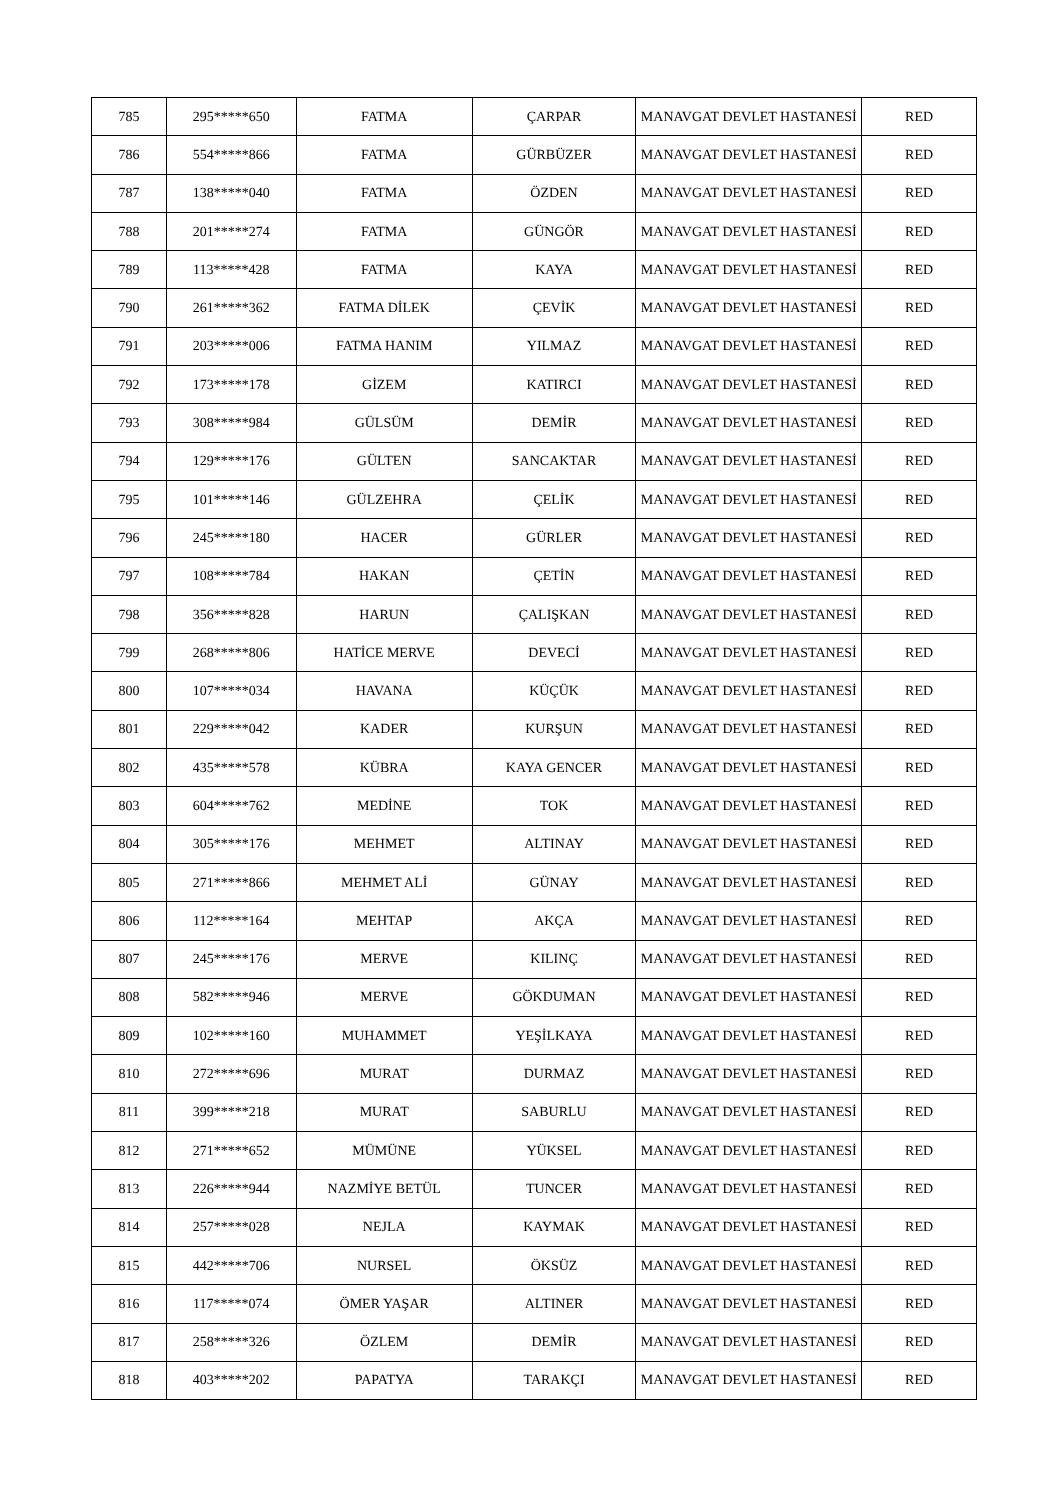| 785 | 295*****650 | FATMA | ÇARPAR | MANAVGAT DEVLET HASTANESİ | RED |
| 786 | 554*****866 | FATMA | GÜRBÜZER | MANAVGAT DEVLET HASTANESİ | RED |
| 787 | 138*****040 | FATMA | ÖZDEN | MANAVGAT DEVLET HASTANESİ | RED |
| 788 | 201*****274 | FATMA | GÜNGÖR | MANAVGAT DEVLET HASTANESİ | RED |
| 789 | 113*****428 | FATMA | KAYA | MANAVGAT DEVLET HASTANESİ | RED |
| 790 | 261*****362 | FATMA DİLEK | ÇEVİK | MANAVGAT DEVLET HASTANESİ | RED |
| 791 | 203*****006 | FATMA HANIM | YILMAZ | MANAVGAT DEVLET HASTANESİ | RED |
| 792 | 173*****178 | GİZEM | KATIRCI | MANAVGAT DEVLET HASTANESİ | RED |
| 793 | 308*****984 | GÜLSÜM | DEMİR | MANAVGAT DEVLET HASTANESİ | RED |
| 794 | 129*****176 | GÜLTEN | SANCAKTAR | MANAVGAT DEVLET HASTANESİ | RED |
| 795 | 101*****146 | GÜLZEHRA | ÇELİK | MANAVGAT DEVLET HASTANESİ | RED |
| 796 | 245*****180 | HACER | GÜRLER | MANAVGAT DEVLET HASTANESİ | RED |
| 797 | 108*****784 | HAKAN | ÇETİN | MANAVGAT DEVLET HASTANESİ | RED |
| 798 | 356*****828 | HARUN | ÇALIŞKAN | MANAVGAT DEVLET HASTANESİ | RED |
| 799 | 268*****806 | HATİCE MERVE | DEVECİ | MANAVGAT DEVLET HASTANESİ | RED |
| 800 | 107*****034 | HAVANA | KÜÇÜK | MANAVGAT DEVLET HASTANESİ | RED |
| 801 | 229*****042 | KADER | KURŞUN | MANAVGAT DEVLET HASTANESİ | RED |
| 802 | 435*****578 | KÜBRA | KAYA GENCER | MANAVGAT DEVLET HASTANESİ | RED |
| 803 | 604*****762 | MEDİNE | TOK | MANAVGAT DEVLET HASTANESİ | RED |
| 804 | 305*****176 | MEHMET | ALTINAY | MANAVGAT DEVLET HASTANESİ | RED |
| 805 | 271*****866 | MEHMET ALİ | GÜNAY | MANAVGAT DEVLET HASTANESİ | RED |
| 806 | 112*****164 | MEHTAP | AKÇA | MANAVGAT DEVLET HASTANESİ | RED |
| 807 | 245*****176 | MERVE | KILINÇ | MANAVGAT DEVLET HASTANESİ | RED |
| 808 | 582*****946 | MERVE | GÖKDUMAN | MANAVGAT DEVLET HASTANESİ | RED |
| 809 | 102*****160 | MUHAMMET | YEŞİLKAYA | MANAVGAT DEVLET HASTANESİ | RED |
| 810 | 272*****696 | MURAT | DURMAZ | MANAVGAT DEVLET HASTANESİ | RED |
| 811 | 399*****218 | MURAT | SABURLU | MANAVGAT DEVLET HASTANESİ | RED |
| 812 | 271*****652 | MÜMÜNE | YÜKSEL | MANAVGAT DEVLET HASTANESİ | RED |
| 813 | 226*****944 | NAZMİYE BETÜL | TUNCER | MANAVGAT DEVLET HASTANESİ | RED |
| 814 | 257*****028 | NEJLA | KAYMAK | MANAVGAT DEVLET HASTANESİ | RED |
| 815 | 442*****706 | NURSEL | ÖKSÜZ | MANAVGAT DEVLET HASTANESİ | RED |
| 816 | 117*****074 | ÖMER YAŞAR | ALTINER | MANAVGAT DEVLET HASTANESİ | RED |
| 817 | 258*****326 | ÖZLEM | DEMİR | MANAVGAT DEVLET HASTANESİ | RED |
| 818 | 403*****202 | PAPATYA | TARAKÇI | MANAVGAT DEVLET HASTANESİ | RED |